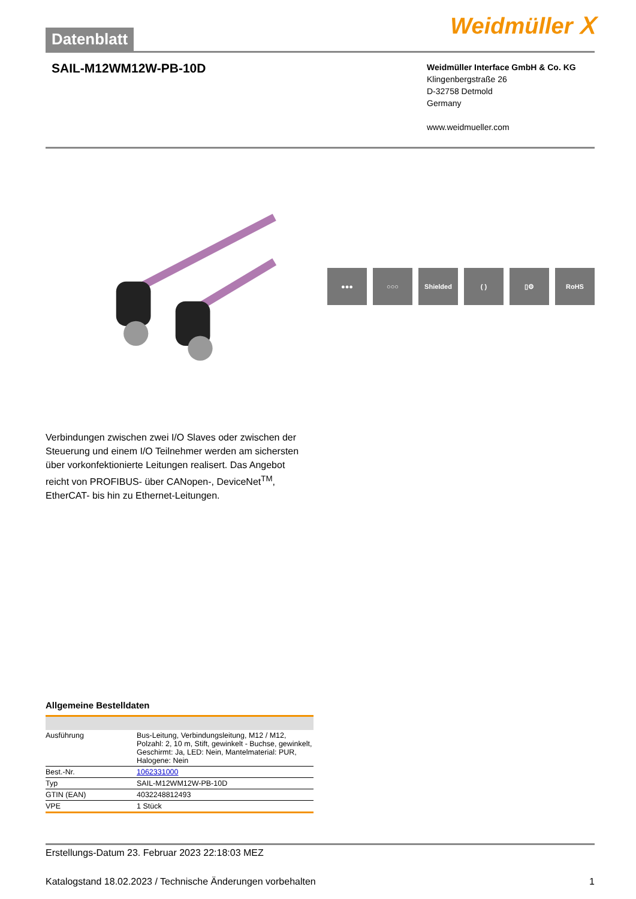Datenblatt
Weidmüller ⵝ
SAIL-M12WM12W-PB-10D
Weidmüller Interface GmbH & Co. KG
Klingenbergstraße 26
D-32758 Detmold
Germany
www.weidmueller.com
●●● ○○○ Shielded ( ) ▯⚙ RoHS
Verbindungen zwischen zwei I/O Slaves oder zwischen der Steuerung und einem I/O Teilnehmer werden am sichersten über vorkonfektionierte Leitungen realisert. Das Angebot reicht von PROFIBUS- über CANopen-, DeviceNet<sup>TM</sup>, EtherCAT- bis hin zu Ethernet-Leitungen.
Allgemeine Bestelldaten
| Ausführung | Bus-Leitung, Verbindungsleitung, M12 / M12, Polzahl: 2, 10 m, Stift, gewinkelt - Buchse, gewinkelt, Geschirmt: Ja, LED: Nein, Mantelmaterial: PUR, Halogene: Nein |
| Best.-Nr. | 1062331000 |
| Typ | SAIL-M12WM12W-PB-10D |
| GTIN (EAN) | 4032248812493 |
| VPE | 1 Stück |
Erstellungs-Datum 23. Februar 2023 22:18:03 MEZ
Katalogstand 18.02.2023 / Technische Änderungen vorbehalten 1